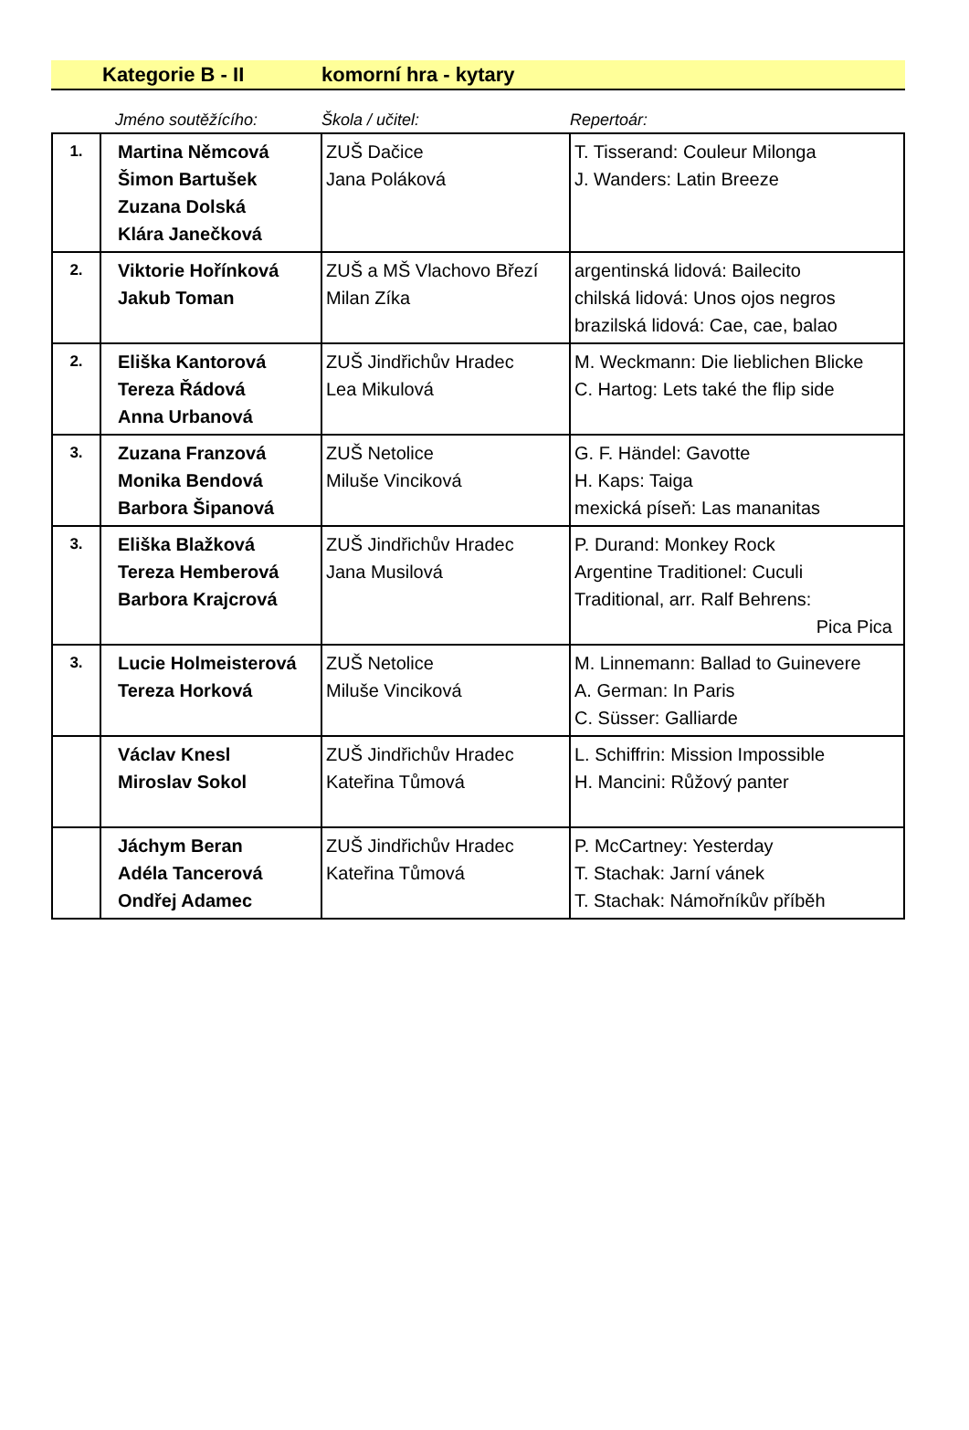Kategorie B - II komorní hra - kytary
Jméno soutěžícího: Škola / učitel: Repertoár:
| 1. | Martina Němcová Šimon Bartušek Zuzana Dolská Klára Janečková | ZUŠ Dačice Jana Poláková | T. Tisserand: Couleur Milonga J. Wanders: Latin Breeze |
| 2. | Viktorie Hořínková Jakub Toman | ZUŠ a MŠ Vlachovo Březí Milan Zíka | argentinská lidová: Bailecito chilská lidová: Unos ojos negros brazilská lidová: Cae, cae, balao |
| 2. | Eliška Kantorová Tereza Řádová Anna Urbanová | ZUŠ Jindřichův Hradec Lea Mikulová | M. Weckmann: Die lieblichen Blicke C. Hartog: Lets také the flip side |
| 3. | Zuzana Franzová Monika Bendová Barbora Šipanová | ZUŠ Netolice Miluše Vinciková | G. F. Händel: Gavotte H. Kaps: Taiga mexická píseň: Las mananitas |
| 3. | Eliška Blažková Tereza Hemberová Barbora Krajcrová | ZUŠ Jindřichův Hradec Jana Musilová | P. Durand: Monkey Rock Argentine Traditionel: Cuculi Traditional, arr. Ralf Behrens: Pica Pica |
| 3. | Lucie Holmeisterová Tereza Horková | ZUŠ Netolice Miluše Vinciková | M. Linnemann: Ballad to Guinevere A. German: In Paris C. Süsser: Galliarde |
| | Václav Knesl Miroslav Sokol | ZUŠ Jindřichův Hradec Kateřina Tůmová | L. Schiffrin: Mission Impossible H. Mancini: Růžový panter |
| | Jáchym Beran Adéla Tancerová Ondřej Adamec | ZUŠ Jindřichův Hradec Kateřina Tůmová | P. McCartney: Yesterday T. Stachak: Jarní vánek T. Stachak: Námořníkův příběh |